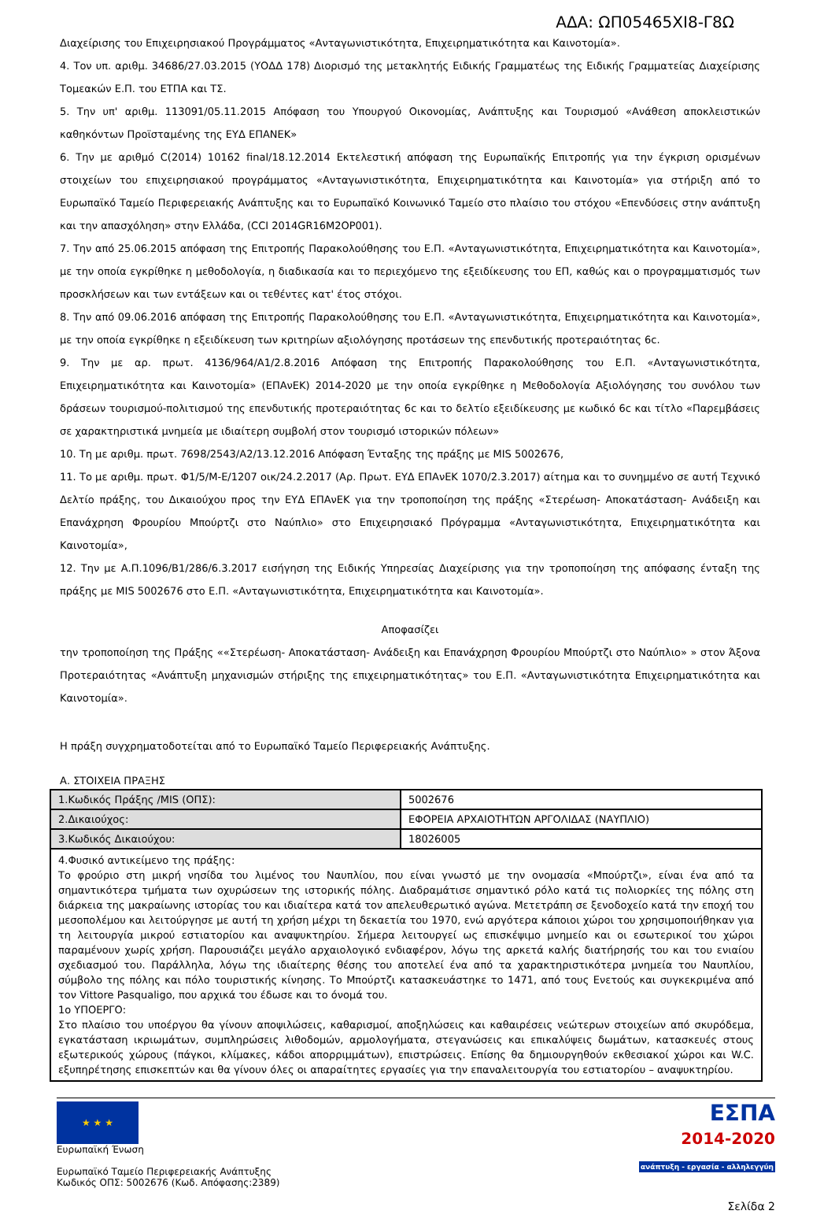ΑΔΑ: ΩΠ05465ΧΙ8-Γ8Ω
Διαχείρισης του Επιχειρησιακού Προγράμματος «Ανταγωνιστικότητα, Επιχειρηματικότητα και Καινοτομία».
4. Τον υπ. αριθμ. 34686/27.03.2015 (ΥΟΔΔ 178) Διορισμό της μετακλητής Ειδικής Γραμματέως της Ειδικής Γραμματείας Διαχείρισης Τομεακών Ε.Π. του ΕΤΠΑ και ΤΣ.
5. Την υπ' αριθμ. 113091/05.11.2015 Απόφαση του Υπουργού Οικονομίας, Ανάπτυξης και Τουρισμού «Ανάθεση αποκλειστικών καθηκόντων Προϊσταμένης της ΕΥΔ ΕΠΑΝΕΚ»
6. Την με αριθμό C(2014) 10162 final/18.12.2014 Εκτελεστική απόφαση της Ευρωπαϊκής Επιτροπής για την έγκριση ορισμένων στοιχείων του επιχειρησιακού προγράμματος «Ανταγωνιστικότητα, Επιχειρηματικότητα και Καινοτομία» για στήριξη από το Ευρωπαϊκό Ταμείο Περιφερειακής Ανάπτυξης και το Ευρωπαϊκό Κοινωνικό Ταμείο στο πλαίσιο του στόχου «Επενδύσεις στην ανάπτυξη και την απασχόληση» στην Ελλάδα, (CCI 2014GR16M2OP001).
7. Την από 25.06.2015 απόφαση της Επιτροπής Παρακολούθησης του Ε.Π. «Ανταγωνιστικότητα, Επιχειρηματικότητα και Καινοτομία», με την οποία εγκρίθηκε η μεθοδολογία, η διαδικασία και το περιεχόμενο της εξειδίκευσης του ΕΠ, καθώς και ο προγραμματισμός των προσκλήσεων και των εντάξεων και οι τεθέντες κατ' έτος στόχοι.
8. Την από 09.06.2016 απόφαση της Επιτροπής Παρακολούθησης του Ε.Π. «Ανταγωνιστικότητα, Επιχειρηματικότητα και Καινοτομία», με την οποία εγκρίθηκε η εξειδίκευση των κριτηρίων αξιολόγησης προτάσεων της επενδυτικής προτεραιότητας 6c.
9. Την με αρ. πρωτ. 4136/964/Α1/2.8.2016 Απόφαση της Επιτροπής Παρακολούθησης του Ε.Π. «Ανταγωνιστικότητα, Επιχειρηματικότητα και Καινοτομία» (ΕΠΑνΕΚ) 2014-2020 με την οποία εγκρίθηκε η Μεθοδολογία Αξιολόγησης του συνόλου των δράσεων τουρισμού-πολιτισμού της επενδυτικής προτεραιότητας 6c και το δελτίο εξειδίκευσης με κωδικό 6c και τίτλο «Παρεμβάσεις σε χαρακτηριστικά μνημεία με ιδιαίτερη συμβολή στον τουρισμό ιστορικών πόλεων»
10. Τη με αριθμ. πρωτ. 7698/2543/Α2/13.12.2016 Απόφαση Ένταξης της πράξης με MIS 5002676,
11. Το με αριθμ. πρωτ. Φ1/5/Μ-Ε/1207 οικ/24.2.2017 (Αρ. Πρωτ. ΕΥΔ ΕΠΑνΕΚ 1070/2.3.2017) αίτημα και το συνημμένο σε αυτή Τεχνικό Δελτίο πράξης, του Δικαιούχου προς την ΕΥΔ ΕΠΑνΕΚ για την τροποποίηση της πράξης «Στερέωση- Αποκατάσταση- Ανάδειξη και Επανάχρηση Φρουρίου Μπούρτζι στο Ναύπλιο» στο Επιχειρησιακό Πρόγραμμα «Ανταγωνιστικότητα, Επιχειρηματικότητα και Καινοτομία»,
12. Την με Α.Π.1096/Β1/286/6.3.2017 εισήγηση της Ειδικής Υπηρεσίας Διαχείρισης για την τροποποίηση της απόφασης ένταξη της πράξης με MIS 5002676 στο Ε.Π. «Ανταγωνιστικότητα, Επιχειρηματικότητα και Καινοτομία».
Αποφασίζει
την τροποποίηση της Πράξης ««Στερέωση- Αποκατάσταση- Ανάδειξη και Επανάχρηση Φρουρίου Μπούρτζι στο Ναύπλιο» » στον Άξονα Προτεραιότητας «Ανάπτυξη μηχανισμών στήριξης της επιχειρηματικότητας» του Ε.Π. «Ανταγωνιστικότητα Επιχειρηματικότητα και Καινοτομία».
Η πράξη συγχρηματοδοτείται από το Ευρωπαϊκό Ταμείο Περιφερειακής Ανάπτυξης.
Α. ΣΤΟΙΧΕΙΑ ΠΡΑΞΗΣ
| 1.Κωδικός Πράξης /MIS (ΟΠΣ): | 5002676 |
| 2.Δικαιούχος: | ΕΦΟΡΕΙΑ ΑΡΧΑΙΟΤΗΤΩΝ ΑΡΓΟΛΙΔΑΣ (ΝΑΥΠΛΙΟ) |
| 3.Κωδικός Δικαιούχου: | 18026005 |
| 4.Φυσικό αντικείμενο της πράξης: Το φρούριο στη μικρή νησίδα του λιμένος του Ναυπλίου, που είναι γνωστό με την ονομασία «Μπούρτζι», είναι ένα από τα σημαντικότερα τμήματα των οχυρώσεων της ιστορικής πόλης. Διαδραμάτισε σημαντικό ρόλο κατά τις πολιορκίες της πόλης στη διάρκεια της μακραίωνης ιστορίας του και ιδιαίτερα κατά τον απελευθερωτικό αγώνα. Μετετράπη σε ξενοδοχείο κατά την εποχή του μεσοπολέμου και λειτούργησε με αυτή τη χρήση μέχρι τη δεκαετία του 1970, ενώ αργότερα κάποιοι χώροι του χρησιμοποιήθηκαν για τη λειτουργία μικρού εστιατορίου και αναψυκτηρίου. Σήμερα λειτουργεί ως επισκέψιμο μνημείο και οι εσωτερικοί του χώροι παραμένουν χωρίς χρήση. Παρουσιάζει μεγάλο αρχαιολογικό ενδιαφέρον, λόγω της αρκετά καλής διατήρησής του και του ενιαίου σχεδιασμού του. Παράλληλα, λόγω της ιδιαίτερης θέσης του αποτελεί ένα από τα χαρακτηριστικότερα μνημεία του Ναυπλίου, σύμβολο της πόλης και πόλο τουριστικής κίνησης. Το Μπούρτζι κατασκευάστηκε το 1471, από τους Ενετούς και συγκεκριμένα από τον Vittore Pasqualigo, που αρχικά του έδωσε και το όνομά του. 1ο ΥΠΟΕΡΓΟ: Στο πλαίσιο του υποέργου θα γίνουν αποψιλώσεις, καθαρισμοί, αποξηλώσεις και καθαιρέσεις νεώτερων στοιχείων από σκυρόδεμα, εγκατάσταση ικριωμάτων, συμπληρώσεις λιθοδομών, αρμολογήματα, στεγανώσεις και επικαλύψεις δωμάτων, κατασκευές στους εξωτερικούς χώρους (πάγκοι, κλίμακες, κάδοι απορριμμάτων), επιστρώσεις. Επίσης θα δημιουργηθούν εκθεσιακοί χώροι και W.C. εξυπηρέτησης επισκεπτών και θα γίνουν όλες οι απαραίτητες εργασίες για την επαναλειτουργία του εστιατορίου – αναψυκτηρίου. | |
★ ★ ★
Ευρωπαϊκή Ένωση
Ευρωπαϊκό Ταμείο Περιφερειακής Ανάπτυξης
Κωδικός ΟΠΣ: 5002676 (Κωδ. Απόφασης:2389)
ΕΣΠΑ
2014-2020
ανάπτυξη - εργασία - αλληλεγγύη
Σελίδα 2